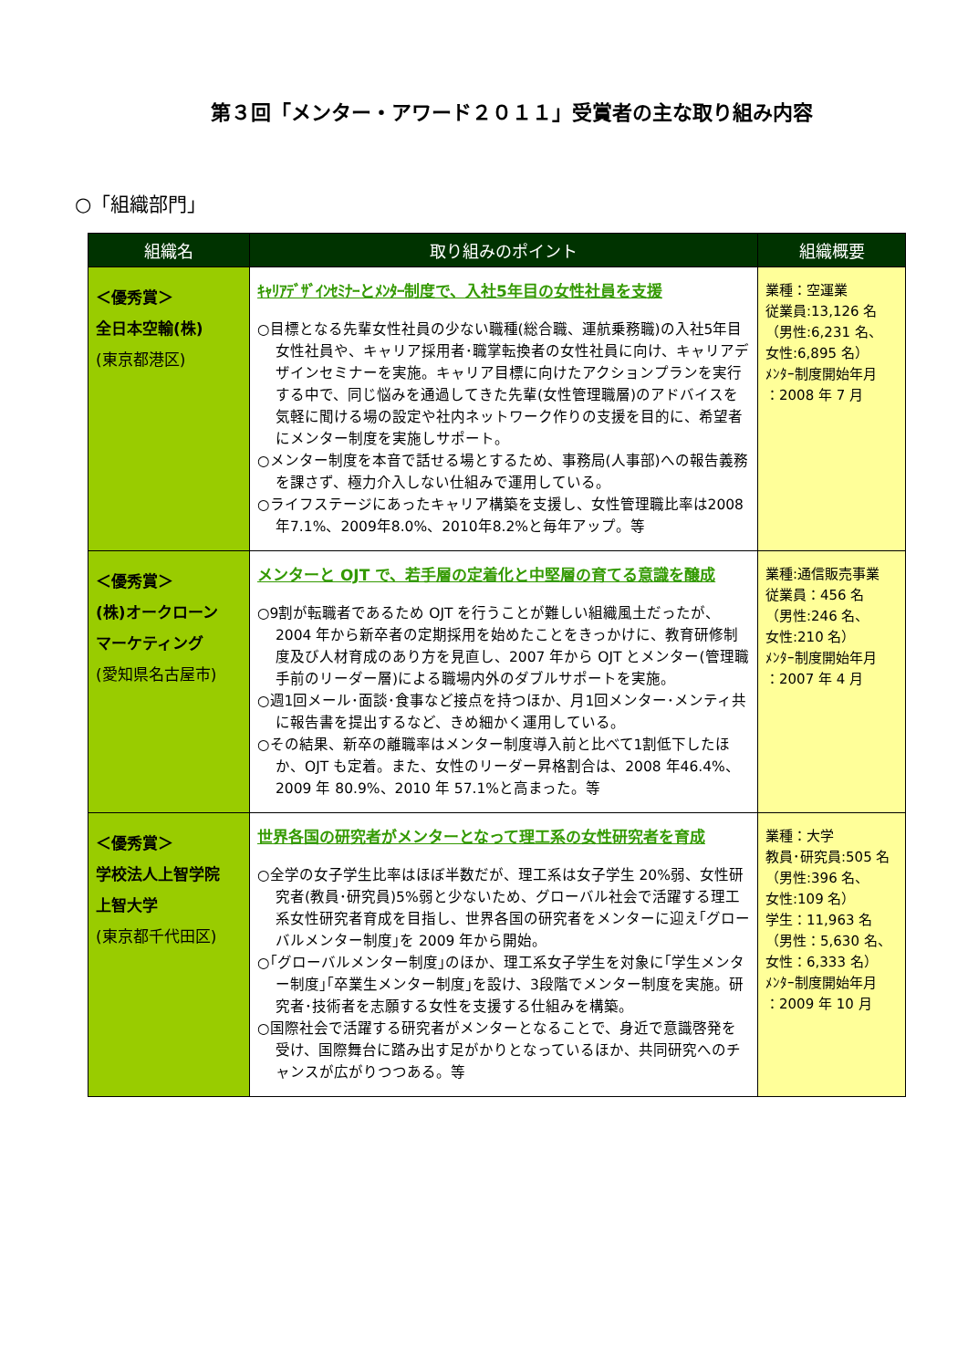第３回「メンター・アワード２０１１」受賞者の主な取り組み内容
○「組織部門」
| 組織名 | 取り組みのポイント | 組織概要 |
| --- | --- | --- |
| ＜優秀賞＞ 全日本空輸(株) (東京都港区) | ｷｬﾘｱﾃﾞｻﾞｲﾝｾﾐﾅｰとﾒﾝﾀｰ制度で、入社5年目の女性社員を支援 ○目標となる先輩女性社員の少ない職種(総合職、運航乗務職)の入社5年目女性社員や、キャリア採用者･職掌転換者の女性社員に向け、キャリアデザインセミナーを実施。キャリア目標に向けたアクションプランを実行する中で、同じ悩みを通過してきた先輩(女性管理職層)のアドバイスを気軽に聞ける場の設定や社内ネットワーク作りの支援を目的に、希望者にメンター制度を実施しサポート。 ○メンター制度を本音で話せる場とするため、事務局(人事部)への報告義務を課さず、極力介入しない仕組みで運用している。 ○ライフステージにあったキャリア構築を支援し、女性管理職比率は2008年7.1%、2009年8.0%、2010年8.2%と毎年アップ。等 | 業種：空運業 従業員:13,126 名 （男性:6,231 名、 女性:6,895 名） ﾒﾝﾀｰ制度開始年月 ：2008 年 7 月 |
| ＜優秀賞＞ (株)オークローン マーケティング (愛知県名古屋市) | メンターと OJT で、若手層の定着化と中堅層の育てる意識を醸成 ○9割が転職者であるため OJT を行うことが難しい組織風土だったが、2004 年から新卒者の定期採用を始めたことをきっかけに、教育研修制度及び人材育成のあり方を見直し、2007 年から OJT とメンター(管理職手前のリーダー層)による職場内外のダブルサポートを実施。 ○週1回メール･面談･食事など接点を持つほか、月1回メンター･メンティ共に報告書を提出するなど、きめ細かく運用している。 ○その結果、新卒の離職率はメンター制度導入前と比べて1割低下したほか、OJT も定着。また、女性のリーダー昇格割合は、2008 年46.4%、2009 年 80.9%、2010 年 57.1%と高まった。等 | 業種:通信販売事業 従業員：456 名 （男性:246 名、 女性:210 名） ﾒﾝﾀｰ制度開始年月 ：2007 年 4 月 |
| ＜優秀賞＞ 学校法人上智学院 上智大学 (東京都千代田区) | 世界各国の研究者がメンターとなって理工系の女性研究者を育成 ○全学の女子学生比率はほぼ半数だが、理工系は女子学生 20%弱、女性研究者(教員･研究員)5%弱と少ないため、グローバル社会で活躍する理工系女性研究者育成を目指し、世界各国の研究者をメンターに迎え｢グローバルメンター制度｣を 2009 年から開始。 ○｢グローバルメンター制度｣のほか、理工系女子学生を対象に｢学生メンター制度｣｢卒業生メンター制度｣を設け、3段階でメンター制度を実施。研究者･技術者を志願する女性を支援する仕組みを構築。 ○国際社会で活躍する研究者がメンターとなることで、身近で意識啓発を受け、国際舞台に踏み出す足がかりとなっているほか、共同研究へのチャンスが広がりつつある。等 | 業種：大学 教員･研究員:505 名 （男性:396 名、 女性:109 名） 学生：11,963 名 （男性：5,630 名、 女性：6,333 名） ﾒﾝﾀｰ制度開始年月 ：2009 年 10 月 |